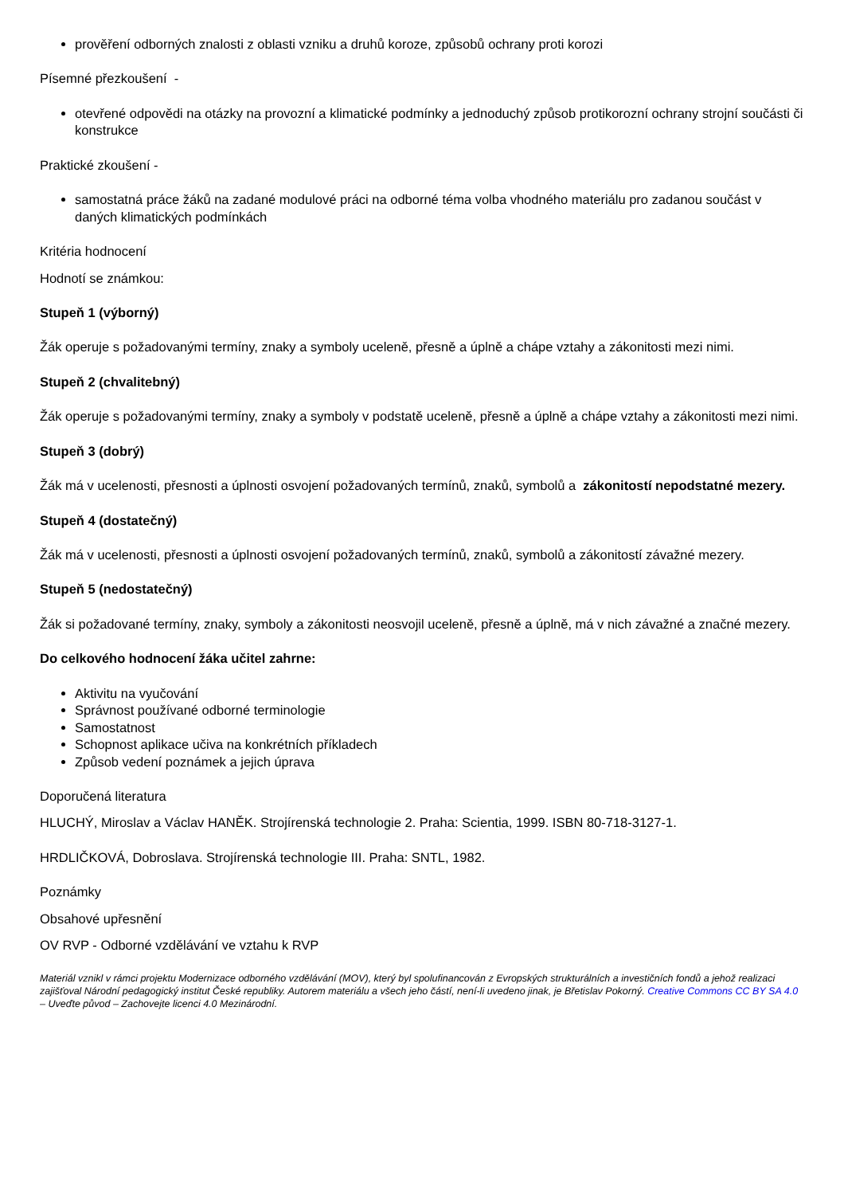prověření odborných znalosti z oblasti vzniku a druhů koroze, způsobů ochrany proti korozi
Písemné přezkoušení -
otevřené odpovědi na otázky na provozní a klimatické podmínky a jednoduchý způsob protikorozní ochrany strojní součásti či konstrukce
Praktické zkoušení -
samostatná práce žáků na zadané modulové práci na odborné téma volba vhodného materiálu pro zadanou součást v daných klimatických podmínkách
Kritéria hodnocení
Hodnotí se známkou:
Stupeň 1 (výborný)
Žák operuje s požadovanými termíny, znaky a symboly uceleně, přesně a úplně a chápe vztahy a zákonitosti mezi nimi.
Stupeň 2 (chvalitebný)
Žák operuje s požadovanými termíny, znaky a symboly v podstatě uceleně, přesně a úplně a chápe vztahy a zákonitosti mezi nimi.
Stupeň 3 (dobrý)
Žák má v ucelenosti, přesnosti a úplnosti osvojení požadovaných termínů, znaků, symbolů a zákonitostí nepodstatné mezery.
Stupeň 4 (dostatečný)
Žák má v ucelenosti, přesnosti a úplnosti osvojení požadovaných termínů, znaků, symbolů a zákonitostí závažné mezery.
Stupeň 5 (nedostatečný)
Žák si požadované termíny, znaky, symboly a zákonitosti neosvojil uceleně, přesně a úplně, má v nich závažné a značné mezery.
Do celkového hodnocení žáka učitel zahrne:
Aktivitu na vyučování
Správnost používané odborné terminologie
Samostatnost
Schopnost aplikace učiva na konkrétních příkladech
Způsob vedení poznámek a jejich úprava
Doporučená literatura
HLUCHÝ, Miroslav a Václav HANĚK. Strojírenská technologie 2. Praha: Scientia, 1999. ISBN 80-718-3127-1.
HRDLIČKOVÁ, Dobroslava. Strojírenská technologie III. Praha: SNTL, 1982.
Poznámky
Obsahové upřesnění
OV RVP - Odborné vzdělávání ve vztahu k RVP
Materiál vznikl v rámci projektu Modernizace odborného vzdělávání (MOV), který byl spolufinancován z Evropských strukturálních a investičních fondů a jehož realizaci zajišťoval Národní pedagogický institut České republiky. Autorem materiálu a všech jeho částí, není-li uvedeno jinak, je Břetislav Pokorný. Creative Commons CC BY SA 4.0 – Uveďte původ – Zachovejte licenci 4.0 Mezinárodní.